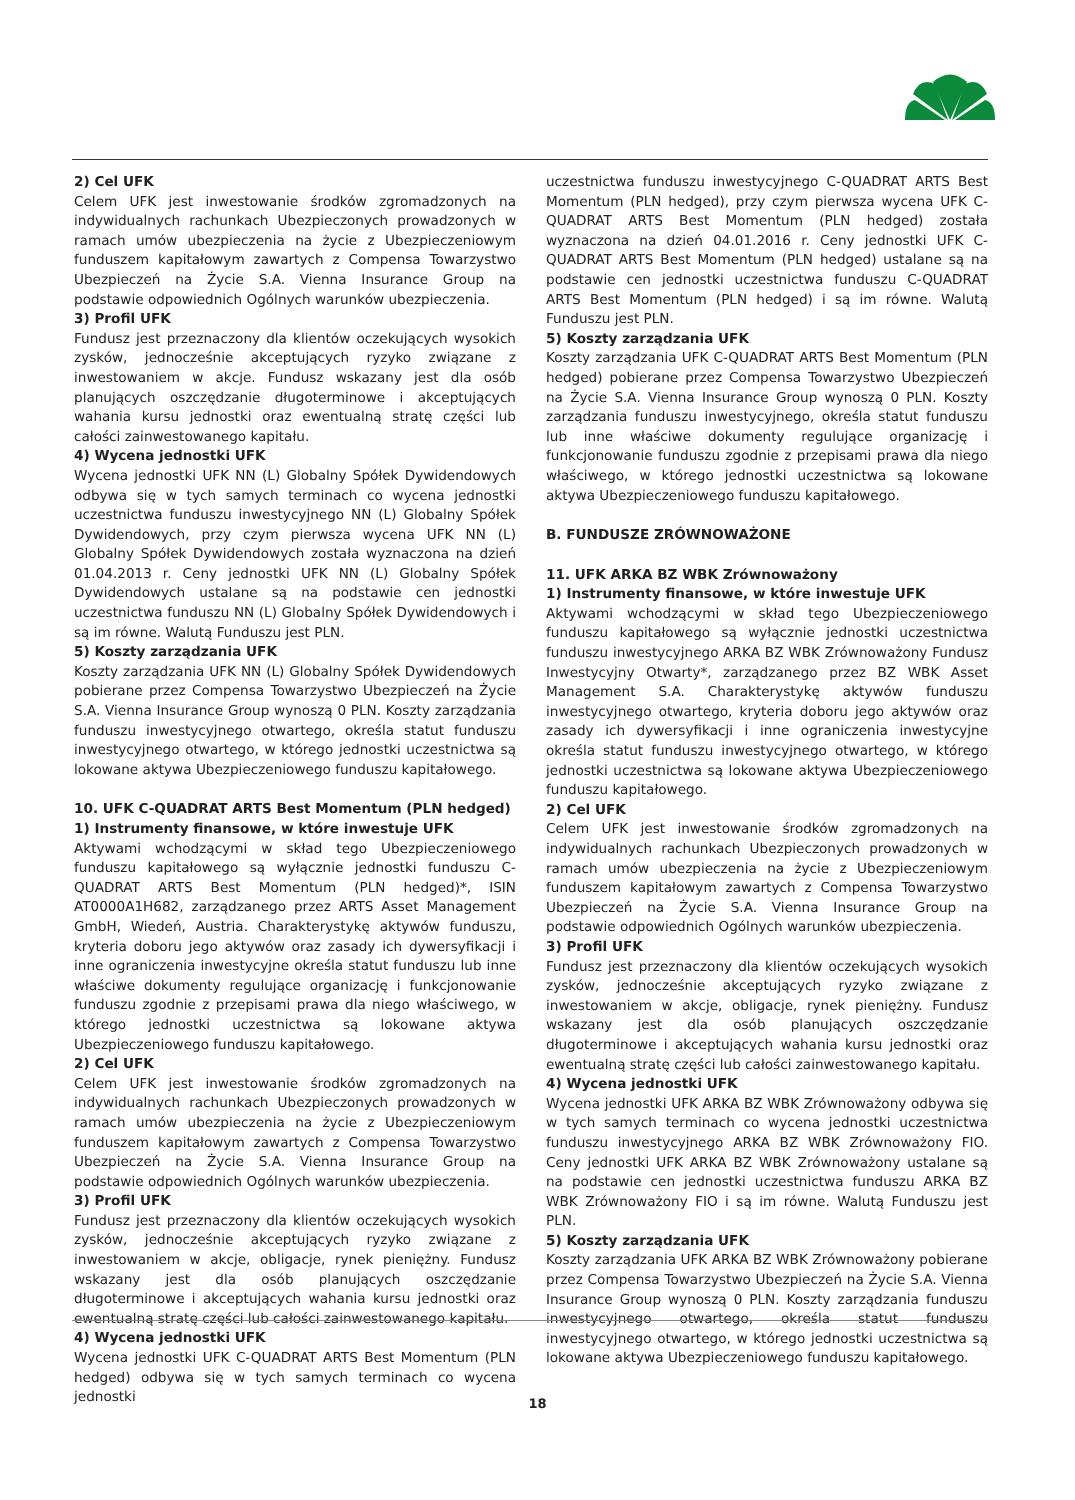2) Cel UFK
Celem UFK jest inwestowanie środków zgromadzonych na indywidualnych rachunkach Ubezpieczonych prowadzonych w ramach umów ubezpieczenia na życie z Ubezpieczeniowym funduszem kapitałowym zawartych z Compensa Towarzystwo Ubezpieczeń na Życie S.A. Vienna Insurance Group na podstawie odpowiednich Ogólnych warunków ubezpieczenia.
3) Profil UFK
Fundusz jest przeznaczony dla klientów oczekujących wysokich zysków, jednocześnie akceptujących ryzyko związane z inwestowaniem w akcje. Fundusz wskazany jest dla osób planujących oszczędzanie długoterminowe i akceptujących wahania kursu jednostki oraz ewentualną stratę części lub całości zainwestowanego kapitału.
4) Wycena jednostki UFK
Wycena jednostki UFK NN (L) Globalny Spółek Dywidendowych odbywa się w tych samych terminach co wycena jednostki uczestnictwa funduszu inwestycyjnego NN (L) Globalny Spółek Dywidendowych, przy czym pierwsza wycena UFK NN (L) Globalny Spółek Dywidendowych została wyznaczona na dzień 01.04.2013 r. Ceny jednostki UFK NN (L) Globalny Spółek Dywidendowych ustalane są na podstawie cen jednostki uczestnictwa funduszu NN (L) Globalny Spółek Dywidendowych i są im równe. Walutą Funduszu jest PLN.
5) Koszty zarządzania UFK
Koszty zarządzania UFK NN (L) Globalny Spółek Dywidendowych pobierane przez Compensa Towarzystwo Ubezpieczeń na Życie S.A. Vienna Insurance Group wynoszą 0 PLN. Koszty zarządzania funduszu inwestycyjnego otwartego, określa statut funduszu inwestycyjnego otwartego, w którego jednostki uczestnictwa są lokowane aktywa Ubezpieczeniowego funduszu kapitałowego.
10. UFK C-QUADRAT ARTS Best Momentum (PLN hedged)
1) Instrumenty finansowe, w które inwestuje UFK
Aktywami wchodzącymi w skład tego Ubezpieczeniowego funduszu kapitałowego są wyłącznie jednostki funduszu C-QUADRAT ARTS Best Momentum (PLN hedged)*, ISIN AT0000A1H682, zarządzanego przez ARTS Asset Management GmbH, Wiedeń, Austria. Charakterystykę aktywów funduszu, kryteria doboru jego aktywów oraz zasady ich dywersyfikacji i inne ograniczenia inwestycyjne określa statut funduszu lub inne właściwe dokumenty regulujące organizację i funkcjonowanie funduszu zgodnie z przepisami prawa dla niego właściwego, w którego jednostki uczestnictwa są lokowane aktywa Ubezpieczeniowego funduszu kapitałowego.
2) Cel UFK
Celem UFK jest inwestowanie środków zgromadzonych na indywidualnych rachunkach Ubezpieczonych prowadzonych w ramach umów ubezpieczenia na życie z Ubezpieczeniowym funduszem kapitałowym zawartych z Compensa Towarzystwo Ubezpieczeń na Życie S.A. Vienna Insurance Group na podstawie odpowiednich Ogólnych warunków ubezpieczenia.
3) Profil UFK
Fundusz jest przeznaczony dla klientów oczekujących wysokich zysków, jednocześnie akceptujących ryzyko związane z inwestowaniem w akcje, obligacje, rynek pieniężny. Fundusz wskazany jest dla osób planujących oszczędzanie długoterminowe i akceptujących wahania kursu jednostki oraz ewentualną stratę części lub całości zainwestowanego kapitału.
4) Wycena jednostki UFK
Wycena jednostki UFK C-QUADRAT ARTS Best Momentum (PLN hedged) odbywa się w tych samych terminach co wycena jednostki
uczestnictwa funduszu inwestycyjnego C-QUADRAT ARTS Best Momentum (PLN hedged), przy czym pierwsza wycena UFK C-QUADRAT ARTS Best Momentum (PLN hedged) została wyznaczona na dzień 04.01.2016 r. Ceny jednostki UFK C-QUADRAT ARTS Best Momentum (PLN hedged) ustalane są na podstawie cen jednostki uczestnictwa funduszu C-QUADRAT ARTS Best Momentum (PLN hedged) i są im równe. Walutą Funduszu jest PLN.
5) Koszty zarządzania UFK
Koszty zarządzania UFK C-QUADRAT ARTS Best Momentum (PLN hedged) pobierane przez Compensa Towarzystwo Ubezpieczeń na Życie S.A. Vienna Insurance Group wynoszą 0 PLN. Koszty zarządzania funduszu inwestycyjnego, określa statut funduszu lub inne właściwe dokumenty regulujące organizację i funkcjonowanie funduszu zgodnie z przepisami prawa dla niego właściwego, w którego jednostki uczestnictwa są lokowane aktywa Ubezpieczeniowego funduszu kapitałowego.
B. FUNDUSZE ZRÓWNOWAŻONE
11. UFK ARKA BZ WBK Zrównoważony
1) Instrumenty finansowe, w które inwestuje UFK
Aktywami wchodzącymi w skład tego Ubezpieczeniowego funduszu kapitałowego są wyłącznie jednostki uczestnictwa funduszu inwestycyjnego ARKA BZ WBK Zrównoważony Fundusz Inwestycyjny Otwarty*, zarządzanego przez BZ WBK Asset Management S.A. Charakterystykę aktywów funduszu inwestycyjnego otwartego, kryteria doboru jego aktywów oraz zasady ich dywersyfikacji i inne ograniczenia inwestycyjne określa statut funduszu inwestycyjnego otwartego, w którego jednostki uczestnictwa są lokowane aktywa Ubezpieczeniowego funduszu kapitałowego.
2) Cel UFK
Celem UFK jest inwestowanie środków zgromadzonych na indywidualnych rachunkach Ubezpieczonych prowadzonych w ramach umów ubezpieczenia na życie z Ubezpieczeniowym funduszem kapitałowym zawartych z Compensa Towarzystwo Ubezpieczeń na Życie S.A. Vienna Insurance Group na podstawie odpowiednich Ogólnych warunków ubezpieczenia.
3) Profil UFK
Fundusz jest przeznaczony dla klientów oczekujących wysokich zysków, jednocześnie akceptujących ryzyko związane z inwestowaniem w akcje, obligacje, rynek pieniężny. Fundusz wskazany jest dla osób planujących oszczędzanie długoterminowe i akceptujących wahania kursu jednostki oraz ewentualną stratę części lub całości zainwestowanego kapitału.
4) Wycena jednostki UFK
Wycena jednostki UFK ARKA BZ WBK Zrównoważony odbywa się w tych samych terminach co wycena jednostki uczestnictwa funduszu inwestycyjnego ARKA BZ WBK Zrównoważony FIO. Ceny jednostki UFK ARKA BZ WBK Zrównoważony ustalane są na podstawie cen jednostki uczestnictwa funduszu ARKA BZ WBK Zrównoważony FIO i są im równe. Walutą Funduszu jest PLN.
5) Koszty zarządzania UFK
Koszty zarządzania UFK ARKA BZ WBK Zrównoważony pobierane przez Compensa Towarzystwo Ubezpieczeń na Życie S.A. Vienna Insurance Group wynoszą 0 PLN. Koszty zarządzania funduszu inwestycyjnego otwartego, określa statut funduszu inwestycyjnego otwartego, w którego jednostki uczestnictwa są lokowane aktywa Ubezpieczeniowego funduszu kapitałowego.
18